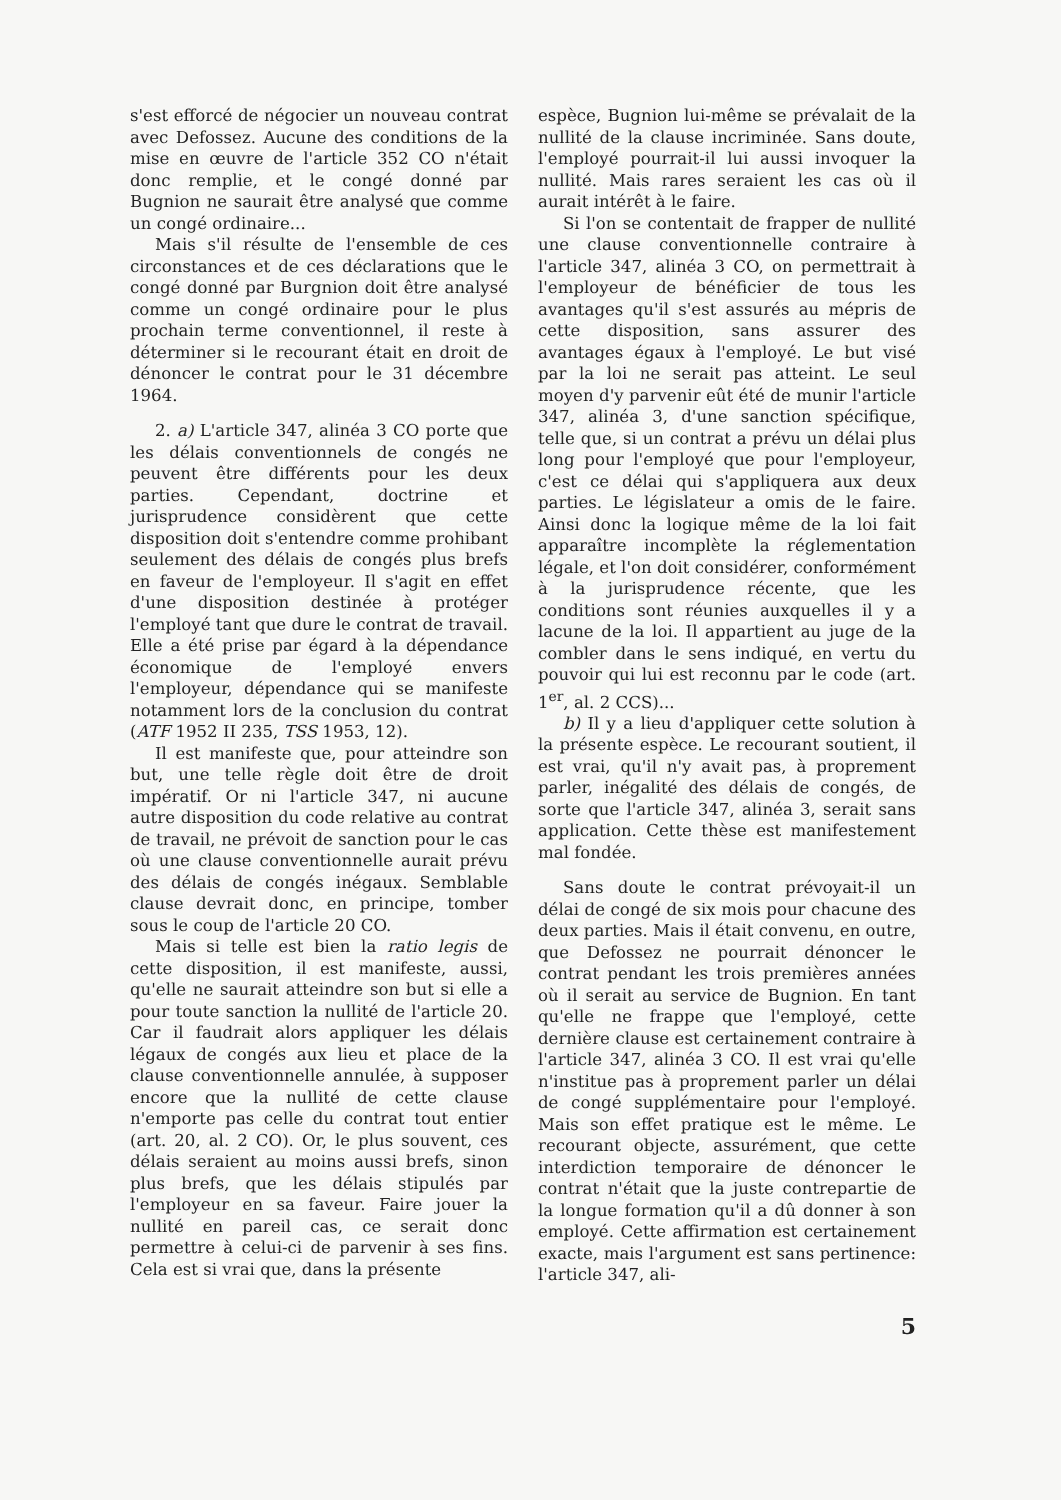s'est efforcé de négocier un nouveau contrat avec Defossez. Aucune des conditions de la mise en œuvre de l'article 352 CO n'était donc remplie, et le congé donné par Bugnion ne saurait être analysé que comme un congé ordinaire...
Mais s'il résulte de l'ensemble de ces circonstances et de ces déclarations que le congé donné par Burgnion doit être analysé comme un congé ordinaire pour le plus prochain terme conventionnel, il reste à déterminer si le recourant était en droit de dénoncer le contrat pour le 31 décembre 1964.
2. a) L'article 347, alinéa 3 CO porte que les délais conventionnels de congés ne peuvent être différents pour les deux parties. Cependant, doctrine et jurisprudence considèrent que cette disposition doit s'entendre comme prohibant seulement des délais de congés plus brefs en faveur de l'employeur. Il s'agit en effet d'une disposition destinée à protéger l'employé tant que dure le contrat de travail. Elle a été prise par égard à la dépendance économique de l'employé envers l'employeur, dépendance qui se manifeste notamment lors de la conclusion du contrat (ATF 1952 II 235, TSS 1953, 12).
Il est manifeste que, pour atteindre son but, une telle règle doit être de droit impératif. Or ni l'article 347, ni aucune autre disposition du code relative au contrat de travail, ne prévoit de sanction pour le cas où une clause conventionnelle aurait prévu des délais de congés inégaux. Semblable clause devrait donc, en principe, tomber sous le coup de l'article 20 CO.
Mais si telle est bien la ratio legis de cette disposition, il est manifeste, aussi, qu'elle ne saurait atteindre son but si elle a pour toute sanction la nullité de l'article 20. Car il faudrait alors appliquer les délais légaux de congés aux lieu et place de la clause conventionnelle annulée, à supposer encore que la nullité de cette clause n'emporte pas celle du contrat tout entier (art. 20, al. 2 CO). Or, le plus souvent, ces délais seraient au moins aussi brefs, sinon plus brefs, que les délais stipulés par l'employeur en sa faveur. Faire jouer la nullité en pareil cas, ce serait donc permettre à celui-ci de parvenir à ses fins. Cela est si vrai que, dans la présente
espèce, Bugnion lui-même se prévalait de la nullité de la clause incriminée. Sans doute, l'employé pourrait-il lui aussi invoquer la nullité. Mais rares seraient les cas où il aurait intérêt à le faire.
Si l'on se contentait de frapper de nullité une clause conventionnelle contraire à l'article 347, alinéa 3 CO, on permettrait à l'employeur de bénéficier de tous les avantages qu'il s'est assurés au mépris de cette disposition, sans assurer des avantages égaux à l'employé. Le but visé par la loi ne serait pas atteint. Le seul moyen d'y parvenir eût été de munir l'article 347, alinéa 3, d'une sanction spécifique, telle que, si un contrat a prévu un délai plus long pour l'employé que pour l'employeur, c'est ce délai qui s'appliquera aux deux parties. Le législateur a omis de le faire. Ainsi donc la logique même de la loi fait apparaître incomplète la réglementation légale, et l'on doit considérer, conformément à la jurisprudence récente, que les conditions sont réunies auxquelles il y a lacune de la loi. Il appartient au juge de la combler dans le sens indiqué, en vertu du pouvoir qui lui est reconnu par le code (art. 1<sup>er</sup>, al. 2 CCS)...
b) Il y a lieu d'appliquer cette solution à la présente espèce. Le recourant soutient, il est vrai, qu'il n'y avait pas, à proprement parler, inégalité des délais de congés, de sorte que l'article 347, alinéa 3, serait sans application. Cette thèse est manifestement mal fondée.
Sans doute le contrat prévoyait-il un délai de congé de six mois pour chacune des deux parties. Mais il était convenu, en outre, que Defossez ne pourrait dénoncer le contrat pendant les trois premières années où il serait au service de Bugnion. En tant qu'elle ne frappe que l'employé, cette dernière clause est certainement contraire à l'article 347, alinéa 3 CO. Il est vrai qu'elle n'institue pas à proprement parler un délai de congé supplémentaire pour l'employé. Mais son effet pratique est le même. Le recourant objecte, assurément, que cette interdiction temporaire de dénoncer le contrat n'était que la juste contrepartie de la longue formation qu'il a dû donner à son employé. Cette affirmation est certainement exacte, mais l'argument est sans pertinence: l'article 347, ali-
5